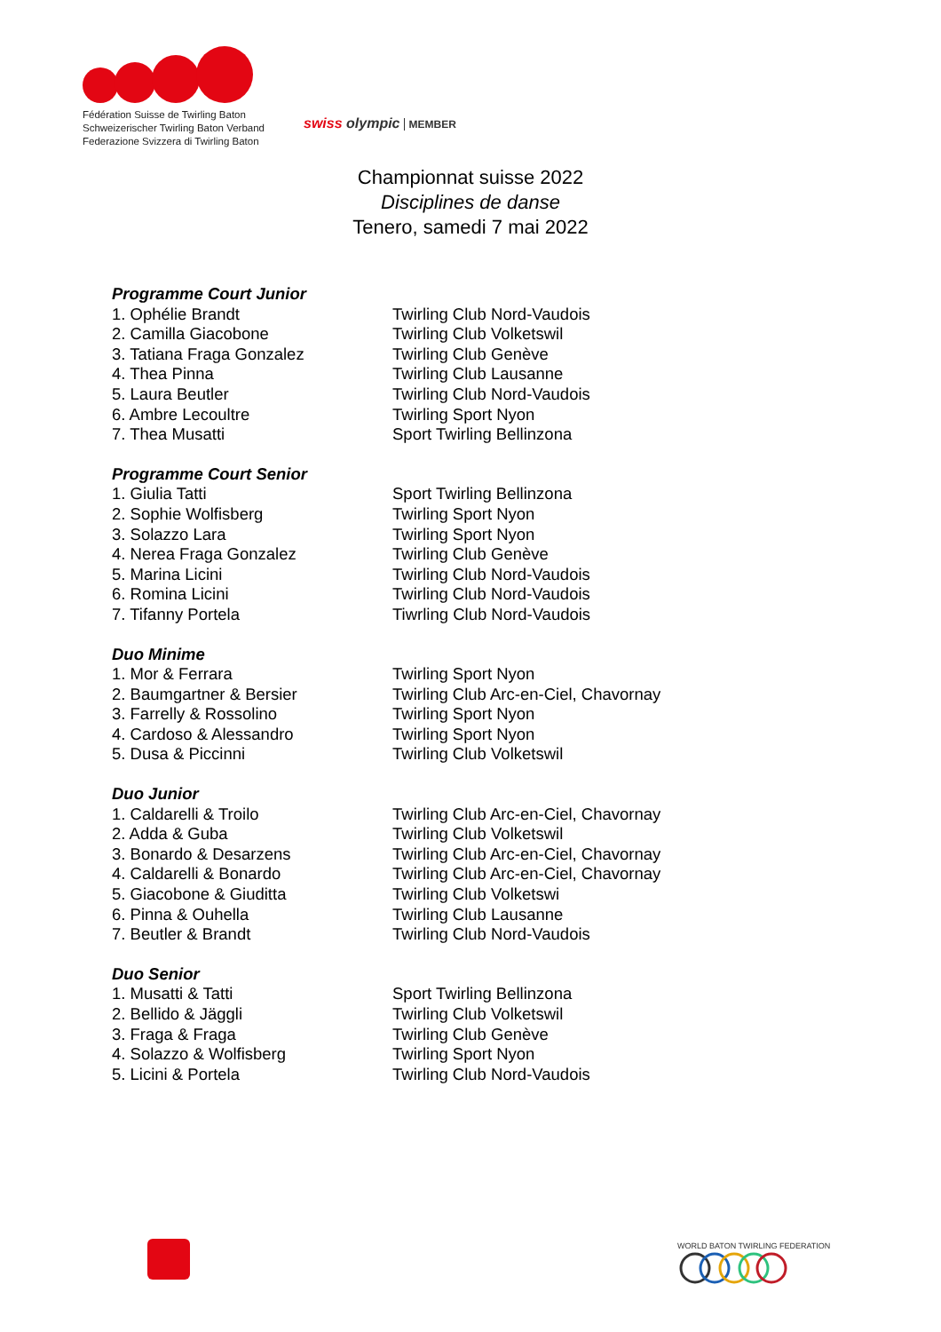Fédération Suisse de Twirling Baton
Schweizerischer Twirling Baton Verband
Federazione Svizzera di Twirling Baton
swiss olympic MEMBER
Championnat suisse 2022
Disciplines de danse
Tenero, samedi 7 mai 2022
| Programme Court Junior | |
| --- | --- |
| 1. Ophélie Brandt | Twirling Club Nord-Vaudois |
| 2. Camilla Giacobone | Twirling Club Volketswil |
| 3. Tatiana Fraga Gonzalez | Twirling Club Genève |
| 4. Thea Pinna | Twirling Club Lausanne |
| 5. Laura Beutler | Twirling Club Nord-Vaudois |
| 6. Ambre Lecoultre | Twirling Sport Nyon |
| 7. Thea Musatti | Sport Twirling Bellinzona |
| Programme Court Senior | |
| 1. Giulia Tatti | Sport Twirling Bellinzona |
| 2. Sophie Wolfisberg | Twirling Sport Nyon |
| 3. Solazzo Lara | Twirling Sport Nyon |
| 4. Nerea Fraga Gonzalez | Twirling Club Genève |
| 5. Marina Licini | Twirling Club Nord-Vaudois |
| 6. Romina Licini | Twirling Club Nord-Vaudois |
| 7. Tifanny Portela | Tiwrling Club Nord-Vaudois |
| Duo Minime | |
| 1. Mor & Ferrara | Twirling Sport Nyon |
| 2. Baumgartner & Bersier | Twirling Club Arc-en-Ciel, Chavornay |
| 3. Farrelly & Rossolino | Twirling Sport Nyon |
| 4. Cardoso & Alessandro | Twirling Sport Nyon |
| 5. Dusa & Piccinni | Twirling Club Volketswil |
| Duo Junior | |
| 1. Caldarelli & Troilo | Twirling Club Arc-en-Ciel, Chavornay |
| 2. Adda & Guba | Twirling Club Volketswil |
| 3. Bonardo & Desarzens | Twirling Club Arc-en-Ciel, Chavornay |
| 4. Caldarelli & Bonardo | Twirling Club Arc-en-Ciel, Chavornay |
| 5. Giacobone & Giuditta | Twirling Club Volketswi |
| 6. Pinna & Ouhella | Twirling Club Lausanne |
| 7. Beutler & Brandt | Twirling Club Nord-Vaudois |
| Duo Senior | |
| 1. Musatti & Tatti | Sport Twirling Bellinzona |
| 2. Bellido & Jäggli | Twirling Club Volketswil |
| 3. Fraga & Fraga | Twirling Club Genève |
| 4. Solazzo & Wolfisberg | Twirling Sport Nyon |
| 5. Licini & Portela | Twirling Club Nord-Vaudois |
WORLD BATON TWIRLING FEDERATION